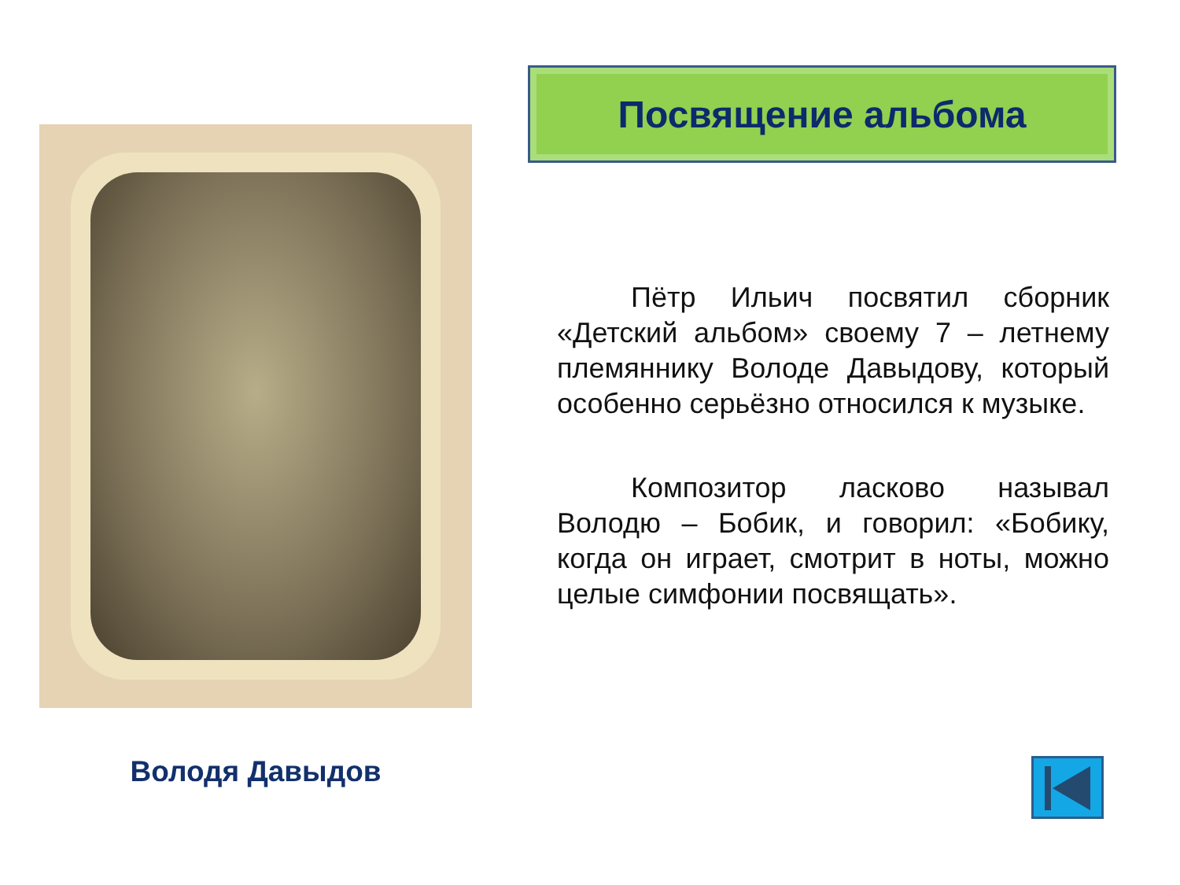Володя Давыдов
Посвящение альбома
Пётр Ильич посвятил сборник «Детский альбом» своему 7 – летнему племяннику Володе Давыдову, который особенно серьёзно относился к музыке.
Композитор ласково называл Володю – Бобик, и говорил: «Бобику, когда он играет, смотрит в ноты, можно целые симфонии посвящать».